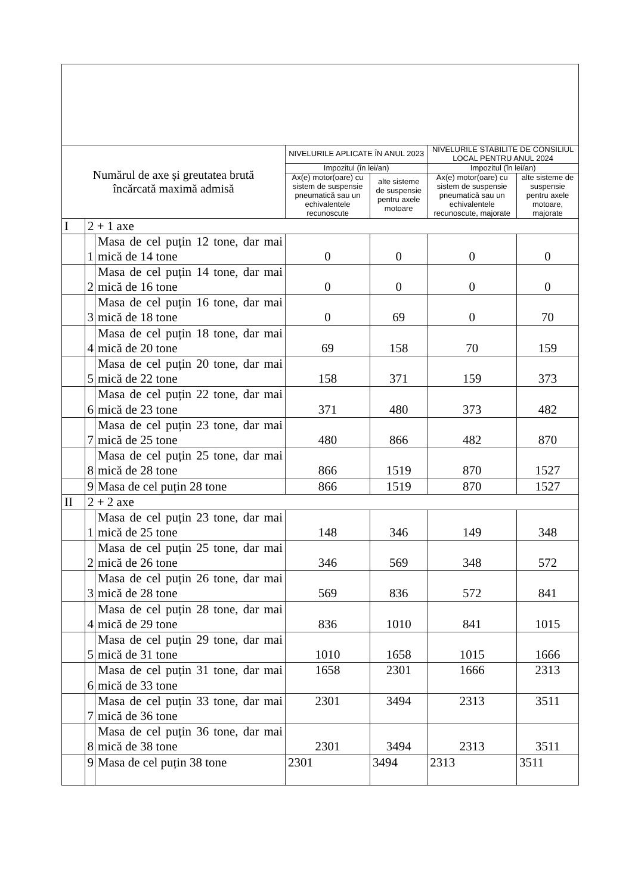| Numărul de axe și greutatea brută încărcată maximă admisă | | | NIVELURILE APLICATE ÎN ANUL 2023 | | NIVELURILE STABILITE DE CONSILIUL LOCAL PENTRU ANUL 2024 | |
| | | | Impozitul (în lei/an) | | Impozitul (în lei/an) | |
| | | | Ax(e) motor(oare) cu sistem de suspensie pneumatică sau un echivalentele recunoscute | alte sisteme de suspensie pentru axele motoare | Ax(e) motor(oare) cu sistem de suspensie pneumatică sau un echivalentele recunoscute, majorate | alte sisteme de suspensie pentru axele motoare, majorate |
| I | 2 + 1 axe | | | | | |
| | 1 | Masa de cel puțin 12 tone, dar mai mică de 14 tone | 0 | 0 | 0 | 0 |
| | 2 | Masa de cel puțin 14 tone, dar mai mică de 16 tone | 0 | 0 | 0 | 0 |
| | 3 | Masa de cel puțin 16 tone, dar mai mică de 18 tone | 0 | 69 | 0 | 70 |
| | 4 | Masa de cel puțin 18 tone, dar mai mică de 20 tone | 69 | 158 | 70 | 159 |
| | 5 | Masa de cel puțin 20 tone, dar mai mică de 22 tone | 158 | 371 | 159 | 373 |
| | 6 | Masa de cel puțin 22 tone, dar mai mică de 23 tone | 371 | 480 | 373 | 482 |
| | 7 | Masa de cel puțin 23 tone, dar mai mică de 25 tone | 480 | 866 | 482 | 870 |
| | 8 | Masa de cel puțin 25 tone, dar mai mică de 28 tone | 866 | 1519 | 870 | 1527 |
| | 9 | Masa de cel puțin 28 tone | 866 | 1519 | 870 | 1527 |
| II | 2 + 2 axe | | | | | |
| | 1 | Masa de cel puțin 23 tone, dar mai mică de 25 tone | 148 | 346 | 149 | 348 |
| | 2 | Masa de cel puțin 25 tone, dar mai mică de 26 tone | 346 | 569 | 348 | 572 |
| | 3 | Masa de cel puțin 26 tone, dar mai mică de 28 tone | 569 | 836 | 572 | 841 |
| | 4 | Masa de cel puțin 28 tone, dar mai mică de 29 tone | 836 | 1010 | 841 | 1015 |
| | 5 | Masa de cel puțin 29 tone, dar mai mică de 31 tone | 1010 | 1658 | 1015 | 1666 |
| | 6 | Masa de cel puțin 31 tone, dar mai mică de 33 tone | 1658 | 2301 | 1666 | 2313 |
| | 7 | Masa de cel puțin 33 tone, dar mai mică de 36 tone | 2301 | 3494 | 2313 | 3511 |
| | 8 | Masa de cel puțin 36 tone, dar mai mică de 38 tone | 2301 | 3494 | 2313 | 3511 |
| | 9 | Masa de cel puțin 38 tone | 2301 | 3494 | 2313 | 3511 |